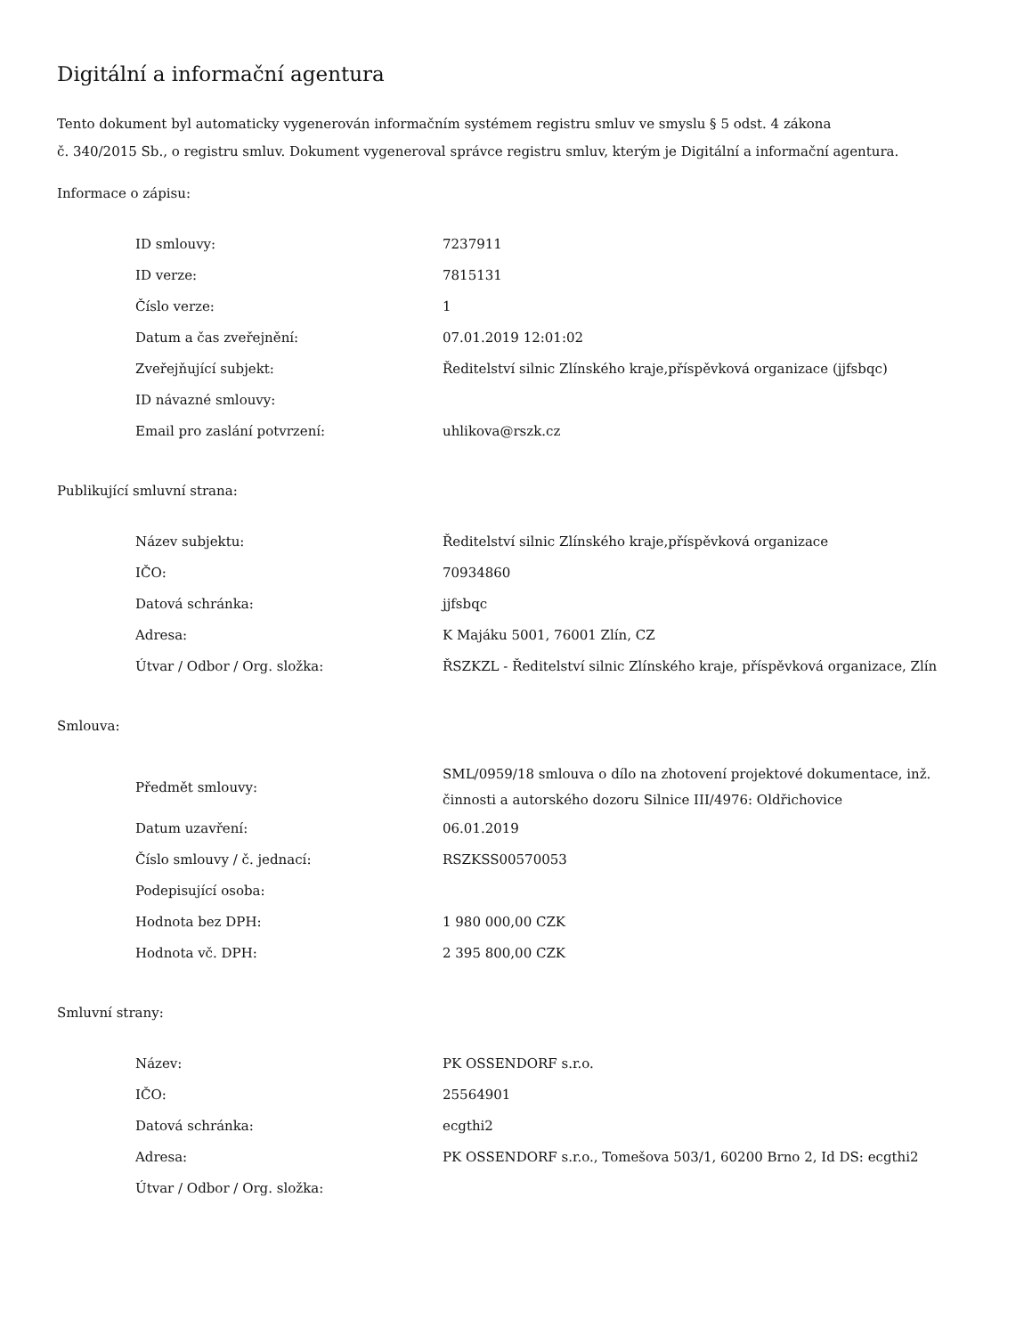Digitální a informační agentura
Tento dokument byl automaticky vygenerován informačním systémem registru smluv ve smyslu § 5 odst. 4 zákona
č. 340/2015 Sb., o registru smluv. Dokument vygeneroval správce registru smluv, kterým je Digitální a informační agentura.
Informace o zápisu:
| ID smlouvy: | 7237911 |
| ID verze: | 7815131 |
| Číslo verze: | 1 |
| Datum a čas zveřejnění: | 07.01.2019 12:01:02 |
| Zveřejňující subjekt: | Ředitelství silnic Zlínského kraje,příspěvková organizace (jjfsbqc) |
| ID návazné smlouvy: | |
| Email pro zaslání potvrzení: | uhlikova@rszk.cz |
Publikující smluvní strana:
| Název subjektu: | Ředitelství silnic Zlínského kraje,příspěvková organizace |
| IČO: | 70934860 |
| Datová schránka: | jjfsbqc |
| Adresa: | K Majáku 5001, 76001 Zlín, CZ |
| Útvar / Odbor / Org. složka: | ŘSZKZL - Ředitelství silnic Zlínského kraje, příspěvková organizace, Zlín |
Smlouva:
| Předmět smlouvy: | SML/0959/18 smlouva o dílo na zhotovení projektové dokumentace, inž. činnosti a autorského dozoru Silnice III/4976: Oldřichovice |
| Datum uzavření: | 06.01.2019 |
| Číslo smlouvy / č. jednací: | RSZKSS00570053 |
| Podepisující osoba: | |
| Hodnota bez DPH: | 1 980 000,00 CZK |
| Hodnota vč. DPH: | 2 395 800,00 CZK |
Smluvní strany:
| Název: | PK OSSENDORF s.r.o. |
| IČO: | 25564901 |
| Datová schránka: | ecgthi2 |
| Adresa: | PK OSSENDORF s.r.o., Tomešova 503/1, 60200 Brno 2, Id DS: ecgthi2 |
| Útvar / Odbor / Org. složka: | |